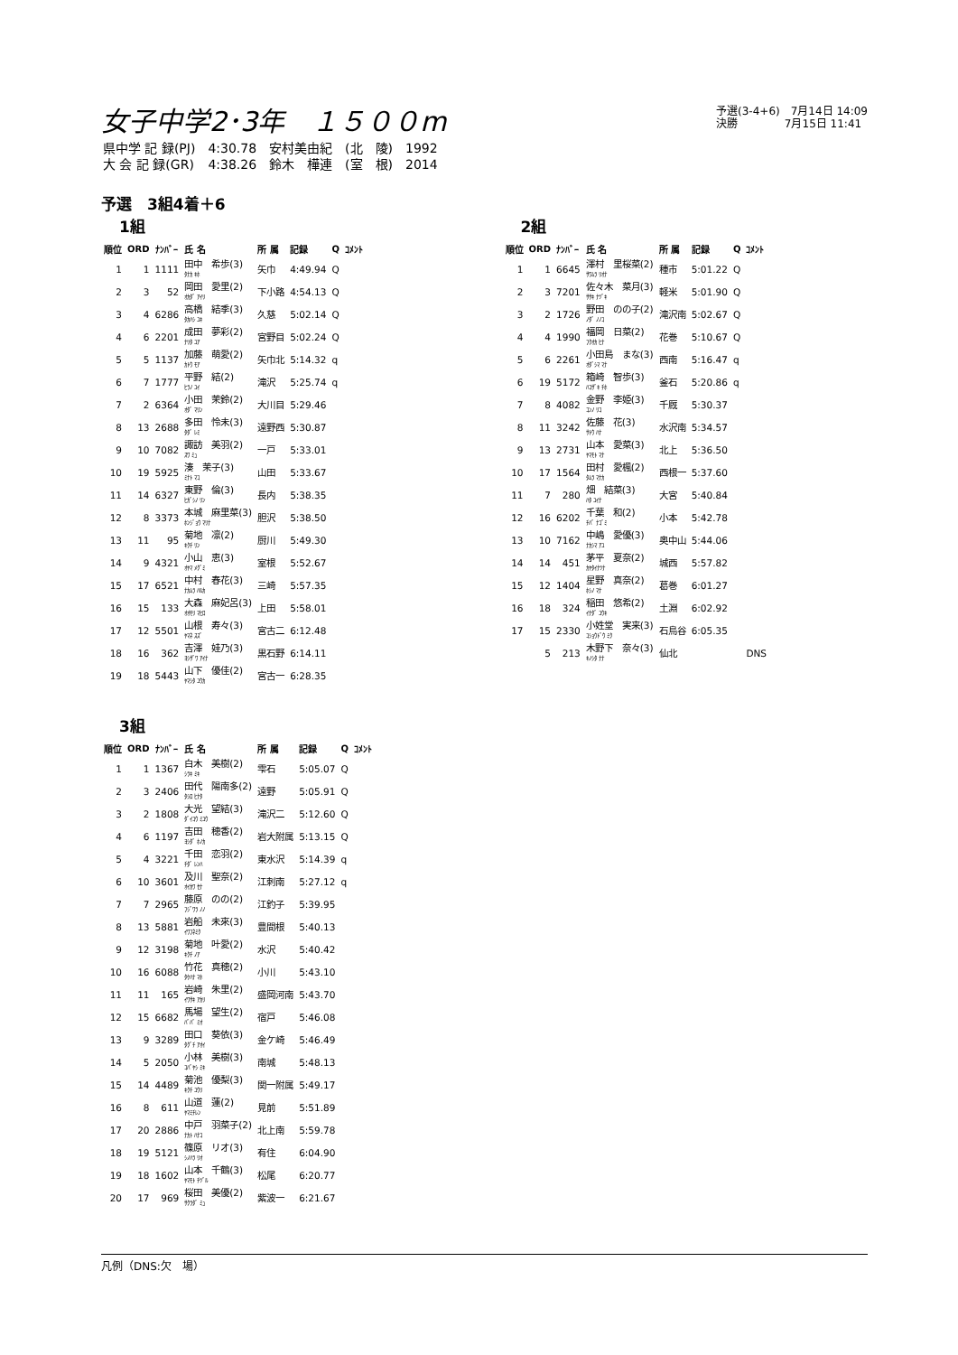女子中学2･3年　１５００m
予選(3-4+6)　7月14日 14:09
決勝　　　　 7月15日 11:41
| 県中学 記 録(PJ) | 4:30.78 | 安村美由紀 | (北 陵) | 1992 |
| 大 会 記 録(GR) | 4:38.26 | 鈴木 樺連 | (室 根) | 2014 |
予選　3組4着＋6
1組
| 順位 | ORD | ﾅﾝﾊﾞｰ | 氏 名 | 所 属 | 記録 | Q | ｺﾒﾝﾄ |
| --- | --- | --- | --- | --- | --- | --- | --- |
| 1 | 1 | 1111 | 田中 希歩(3) ﾀﾅｶ ｷﾎ | 矢巾 | 4:49.94 | Q | |
| 2 | 3 | 52 | 岡田 愛里(2) ｵｶﾀﾞ ｱｲﾘ | 下小路 | 4:54.13 | Q | |
| 3 | 4 | 6286 | 高橋 結季(3) ﾀｶﾊｼ ﾕｷ | 久慈 | 5:02.14 | Q | |
| 4 | 6 | 2201 | 成田 夢彩(2) ﾅﾘﾀ ﾕｱ | 宮野目 | 5:02.24 | Q | |
| 5 | 5 | 1137 | 加藤 萌愛(2) ｶﾄｳ ﾓｱ | 矢巾北 | 5:14.32 | q | |
| 6 | 7 | 1777 | 平野 結(2) ﾋﾗﾉ ﾕｲ | 滝沢 | 5:25.74 | q | |
| 7 | 2 | 6364 | 小田 茉鈴(2) ｵﾀﾞ ﾏﾘﾝ | 大川目 | 5:29.46 | | |
| 8 | 13 | 2688 | 多田 怜未(3) ﾀﾀﾞ ﾚﾐ | 遠野西 | 5:30.87 | | |
| 9 | 10 | 7082 | 諏訪 美羽(2) ｽﾜ ﾐｭ | 一戸 | 5:33.01 | | |
| 10 | 19 | 5925 | 湊 茉子(3) ﾐﾅﾄ ﾏｺ | 山田 | 5:33.67 | | |
| 11 | 14 | 6327 | 東野 倫(3) ﾋｶﾞｼﾉ ﾘﾝ | 長内 | 5:38.35 | | |
| 12 | 8 | 3373 | 本城 麻里菜(3) ﾎﾝｼﾞｮｳ ﾏﾘﾅ | 胆沢 | 5:38.50 | | |
| 13 | 11 | 95 | 菊地 凛(2) ｷｸﾁ ﾘﾝ | 厨川 | 5:49.30 | | |
| 14 | 9 | 4321 | 小山 恵(3) ｵﾔﾏ ﾒｸﾞﾐ | 室根 | 5:52.67 | | |
| 15 | 17 | 6521 | 中村 春花(3) ﾅｶﾑﾗ ﾊﾙｶ | 三崎 | 5:57.35 | | |
| 16 | 15 | 133 | 大森 麻妃呂(3) ｵｵﾓﾘ ﾏﾋﾛ | 上田 | 5:58.01 | | |
| 17 | 12 | 5501 | 山根 寿々(3) ﾔﾏﾈ ｽｽﾞ | 宮古二 | 6:12.48 | | |
| 18 | 16 | 362 | 吉澤 娃乃(3) ﾖｼｻﾞﾜ ｱｲﾅ | 黒石野 | 6:14.11 | | |
| 19 | 18 | 5443 | 山下 優佳(2) ﾔﾏｼﾀ ﾕｳｶ | 宮古一 | 6:28.35 | | |
2組
| 順位 | ORD | ﾅﾝﾊﾞｰ | 氏 名 | 所 属 | 記録 | Q | ｺﾒﾝﾄ |
| --- | --- | --- | --- | --- | --- | --- | --- |
| 1 | 1 | 6645 | 澤村 里桜菜(2) ｻﾜﾑﾗ ﾘｵﾅ | 種市 | 5:01.22 | Q | |
| 2 | 3 | 7201 | 佐々木 菜月(3) ｻｻｷ ﾅﾂﾞｷ | 軽米 | 5:01.90 | Q | |
| 3 | 2 | 1726 | 野田 のの子(2) ﾉﾀﾞ ﾉﾉｺ | 滝沢南 | 5:02.67 | Q | |
| 4 | 4 | 1990 | 福岡 日菜(2) ﾌｸｵｶ ﾋﾅ | 花巻 | 5:10.67 | Q | |
| 5 | 6 | 2261 | 小田島 まな(3) ｵﾀﾞｼﾏ ﾏﾅ | 西南 | 5:16.47 | q | |
| 6 | 19 | 5172 | 箱崎 智歩(3) ﾊｺｻﾞｷ ﾁﾎ | 釜石 | 5:20.86 | q | |
| 7 | 8 | 4082 | 金野 李姫(3) ｺﾝﾉ ﾘｺ | 千厩 | 5:30.37 | | |
| 8 | 11 | 3242 | 佐藤 花(3) ｻﾄｳ ﾊﾅ | 水沢南 | 5:34.57 | | |
| 9 | 13 | 2731 | 山本 愛菜(3) ﾔﾏﾓﾄ ﾏﾅ | 北上 | 5:36.50 | | |
| 10 | 17 | 1564 | 田村 愛楓(2) ﾀﾑﾗ ﾏﾅｶ | 西根一 | 5:37.60 | | |
| 11 | 7 | 280 | 畑 結菜(3) ﾊﾀ ﾕｲﾅ | 大宮 | 5:40.84 | | |
| 12 | 16 | 6202 | 千葉 和(2) ﾁﾊﾞ ﾅｺﾞﾐ | 小本 | 5:42.78 | | |
| 13 | 10 | 7162 | 中嶋 愛優(3) ﾅｶｼﾏ ｱﾕ | 奥中山 | 5:44.06 | | |
| 14 | 14 | 451 | 茅平 夏奈(2) ｶﾔﾀｲﾅﾂﾅ | 城西 | 5:57.82 | | |
| 15 | 12 | 1404 | 星野 真奈(2) ﾎｼﾉ ﾏﾅ | 葛巻 | 6:01.27 | | |
| 16 | 18 | 324 | 稲田 悠希(2) ｲﾅﾀﾞ ﾕｳｷ | 土淵 | 6:02.92 | | |
| 17 | 15 | 2330 | 小姓堂 実来(3) ｺｼｮｳﾄﾞｳ ﾐｸ | 石鳥谷 | 6:05.35 | | |
| | 5 | 213 | 木野下 奈々(3) ｷﾉｼﾀ ﾅﾅ | 仙北 | | | DNS |
3組
| 順位 | ORD | ﾅﾝﾊﾞｰ | 氏 名 | 所 属 | 記録 | Q | ｺﾒﾝﾄ |
| --- | --- | --- | --- | --- | --- | --- | --- |
| 1 | 1 | 1367 | 白木 美樹(2) ｼﾗｷ ﾐｷ | 雫石 | 5:05.07 | Q | |
| 2 | 3 | 2406 | 田代 陽南多(2) ﾀｼﾛ ﾋﾅﾀ | 遠野 | 5:05.91 | Q | |
| 3 | 2 | 1808 | 大光 望結(3) ﾀﾞｲｺｳ ﾐﾕｳ | 滝沢二 | 5:12.60 | Q | |
| 4 | 6 | 1197 | 吉田 穂香(2) ﾖｼﾀﾞ ﾎﾉｶ | 岩大附属 | 5:13.15 | Q | |
| 5 | 4 | 3221 | 千田 恋羽(2) ﾁﾀﾞ ﾚﾝﾊ | 東水沢 | 5:14.39 | q | |
| 6 | 10 | 3601 | 及川 聖奈(2) ｵｲｶﾜ ｾﾅ | 江刺南 | 5:27.12 | q | |
| 7 | 7 | 2965 | 藤原 のの(2) ﾌｼﾞﾜﾗ ﾉﾉ | 江釣子 | 5:39.95 | | |
| 8 | 13 | 5881 | 岩船 未來(3) ｲﾜﾌﾈﾐｸ | 豊間根 | 5:40.13 | | |
| 9 | 12 | 3198 | 菊地 叶愛(2) ｷｸﾁ ﾉｱ | 水沢 | 5:40.42 | | |
| 10 | 16 | 6088 | 竹花 真穂(2) ﾀｹﾊﾅ ﾏﾎ | 小川 | 5:43.10 | | |
| 11 | 11 | 165 | 岩崎 朱里(2) ｲﾜｻｷ ｱｶﾘ | 盛岡河南 | 5:43.70 | | |
| 12 | 15 | 6682 | 馬場 望生(2) ﾊﾞﾊﾞ ﾐｵ | 宿戸 | 5:46.08 | | |
| 13 | 9 | 3289 | 田口 葵依(3) ﾀｸﾞﾁ ｱｵｲ | 金ケ崎 | 5:46.49 | | |
| 14 | 5 | 2050 | 小林 美樹(3) ｺﾊﾞﾔｼ ﾐｷ | 南城 | 5:48.13 | | |
| 15 | 14 | 4489 | 菊池 優梨(3) ｷｸﾁ ﾕｳﾘ | 関一附属 | 5:49.17 | | |
| 16 | 8 | 611 | 山道 蓮(2) ﾔﾏﾐﾁﾚﾝ | 見前 | 5:51.89 | | |
| 17 | 20 | 2886 | 中戸 羽菜子(2) ﾅｶﾄ ﾊﾅｺ | 北上南 | 5:59.78 | | |
| 18 | 19 | 5121 | 篠原 リオ(3) ｼﾉﾊﾗ ﾘｵ | 有住 | 6:04.90 | | |
| 19 | 18 | 1602 | 山本 千鶴(3) ﾔﾏﾓﾄ ﾁﾂﾞﾙ | 松尾 | 6:20.77 | | |
| 20 | 17 | 969 | 桜田 美優(2) ｻｸﾗﾀﾞ ﾐｭ | 紫波一 | 6:21.67 | | |
凡例（DNS:欠　場）